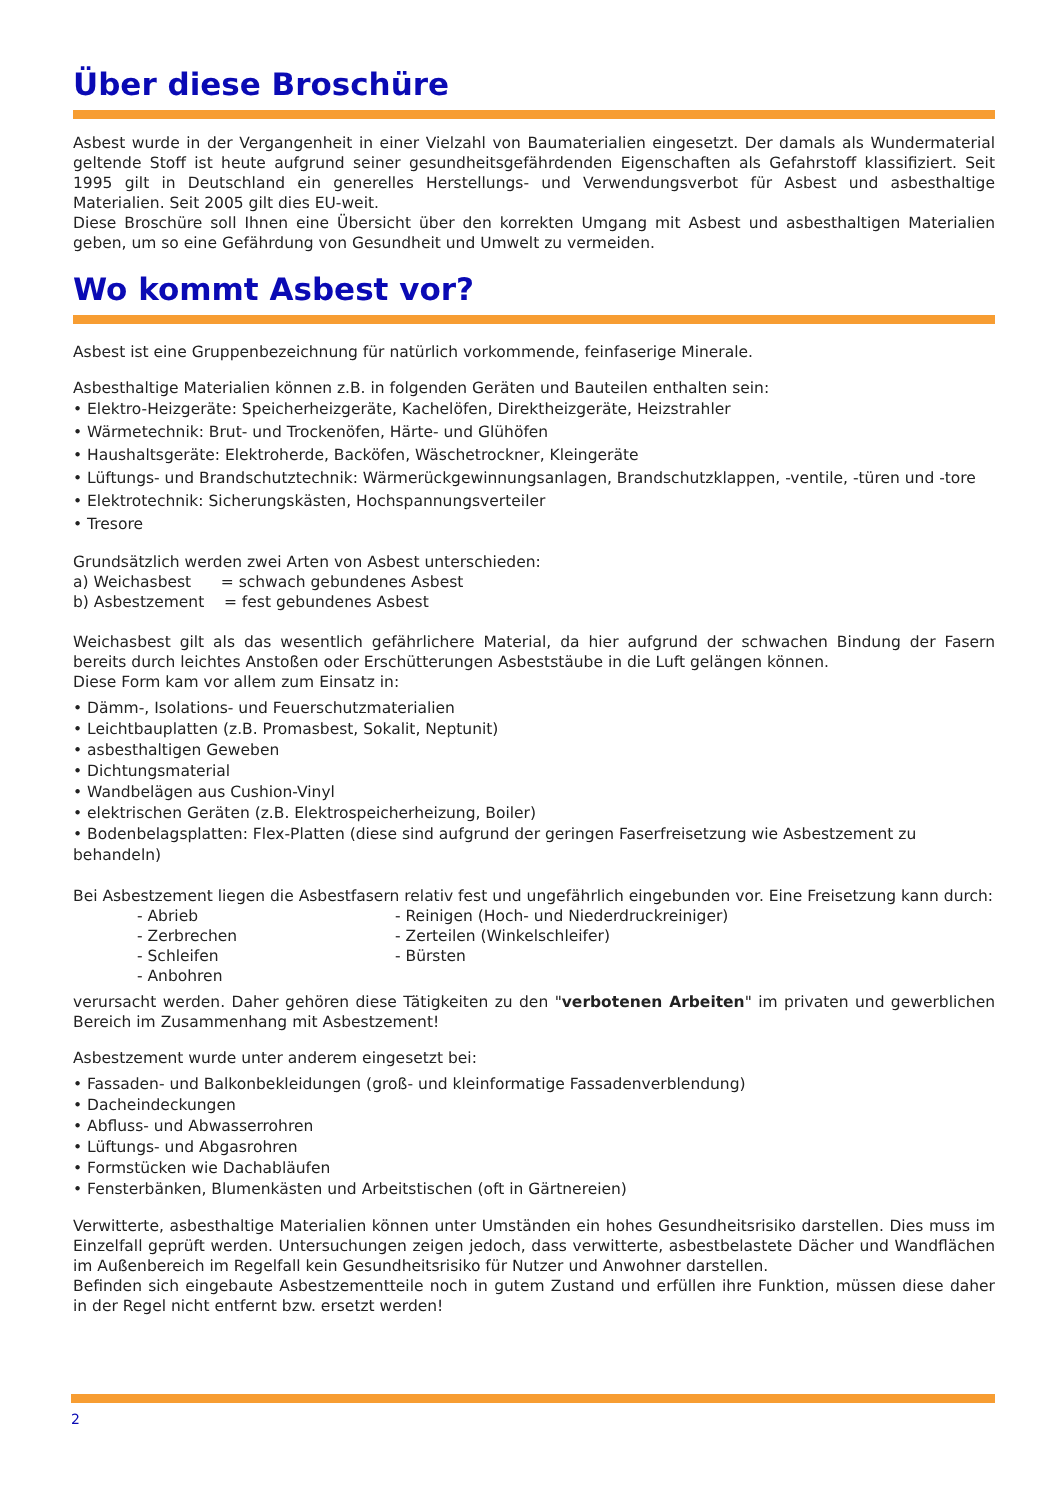Über diese Broschüre
Asbest wurde in der Vergangenheit in einer Vielzahl von Baumaterialien eingesetzt. Der damals als Wundermaterial geltende Stoff ist heute aufgrund seiner gesundheitsgefährdenden Eigenschaften als Gefahrstoff klassifiziert. Seit 1995 gilt in Deutschland ein generelles Herstellungs- und Verwendungsverbot für Asbest und asbesthaltige Materialien. Seit 2005 gilt dies EU-weit.
Diese Broschüre soll Ihnen eine Übersicht über den korrekten Umgang mit Asbest und asbesthaltigen Materialien geben, um so eine Gefährdung von Gesundheit und Umwelt zu vermeiden.
Wo kommt Asbest vor?
Asbest ist eine Gruppenbezeichnung für natürlich vorkommende, feinfaserige Minerale.
Asbesthaltige Materialien können z.B. in folgenden Geräten und Bauteilen enthalten sein:
• Elektro-Heizgeräte: Speicherheizgeräte, Kachelöfen, Direktheizgeräte, Heizstrahler
• Wärmetechnik: Brut- und Trockenöfen, Härte- und Glühöfen
• Haushaltsgeräte: Elektroherde, Backöfen, Wäschetrockner, Kleingeräte
• Lüftungs- und Brandschutztechnik: Wärmerückgewinnungsanlagen, Brandschutzklappen, -ventile, -türen und -tore
• Elektrotechnik: Sicherungskästen, Hochspannungsverteiler
• Tresore
Grundsätzlich werden zwei Arten von Asbest unterschieden:
a) Weichasbest = schwach gebundenes Asbest
b) Asbestzement = fest gebundenes Asbest
Weichasbest gilt als das wesentlich gefährlichere Material, da hier aufgrund der schwachen Bindung der Fasern bereits durch leichtes Anstoßen oder Erschütterungen Asbeststäube in die Luft gelängen können.
Diese Form kam vor allem zum Einsatz in:
• Dämm-, Isolations- und Feuerschutzmaterialien
• Leichtbauplatten (z.B. Promasbest, Sokalit, Neptunit)
• asbesthaltigen Geweben
• Dichtungsmaterial
• Wandbelägen aus Cushion-Vinyl
• elektrischen Geräten (z.B. Elektrospeicherheizung, Boiler)
• Bodenbelagsplatten: Flex-Platten (diese sind aufgrund der geringen Faserfreisetzung wie Asbestzement zu behandeln)
Bei Asbestzement liegen die Asbestfasern relativ fest und ungefährlich eingebunden vor. Eine Freisetzung kann durch:
- Abrieb
- Zerbrechen
- Schleifen
- Anbohren
- Reinigen (Hoch- und Niederdruckreiniger)
- Zerteilen (Winkelschleifer)
- Bürsten
verursacht werden. Daher gehören diese Tätigkeiten zu den "verbotenen Arbeiten" im privaten und gewerblichen Bereich im Zusammenhang mit Asbestzement!
Asbestzement wurde unter anderem eingesetzt bei:
• Fassaden- und Balkonbekleidungen (groß- und kleinformatige Fassadenverblendung)
• Dacheindeckungen
• Abfluss- und Abwasserrohren
• Lüftungs- und Abgasrohren
• Formstücken wie Dachabläufen
• Fensterbänken, Blumenkästen und Arbeitstischen (oft in Gärtnereien)
Verwitterte, asbesthaltige Materialien können unter Umständen ein hohes Gesundheitsrisiko darstellen. Dies muss im Einzelfall geprüft werden. Untersuchungen zeigen jedoch, dass verwitterte, asbestbelastete Dächer und Wandflächen im Außenbereich im Regelfall kein Gesundheitsrisiko für Nutzer und Anwohner darstellen.
Befinden sich eingebaute Asbestzementteile noch in gutem Zustand und erfüllen ihre Funktion, müssen diese daher in der Regel nicht entfernt bzw. ersetzt werden!
2